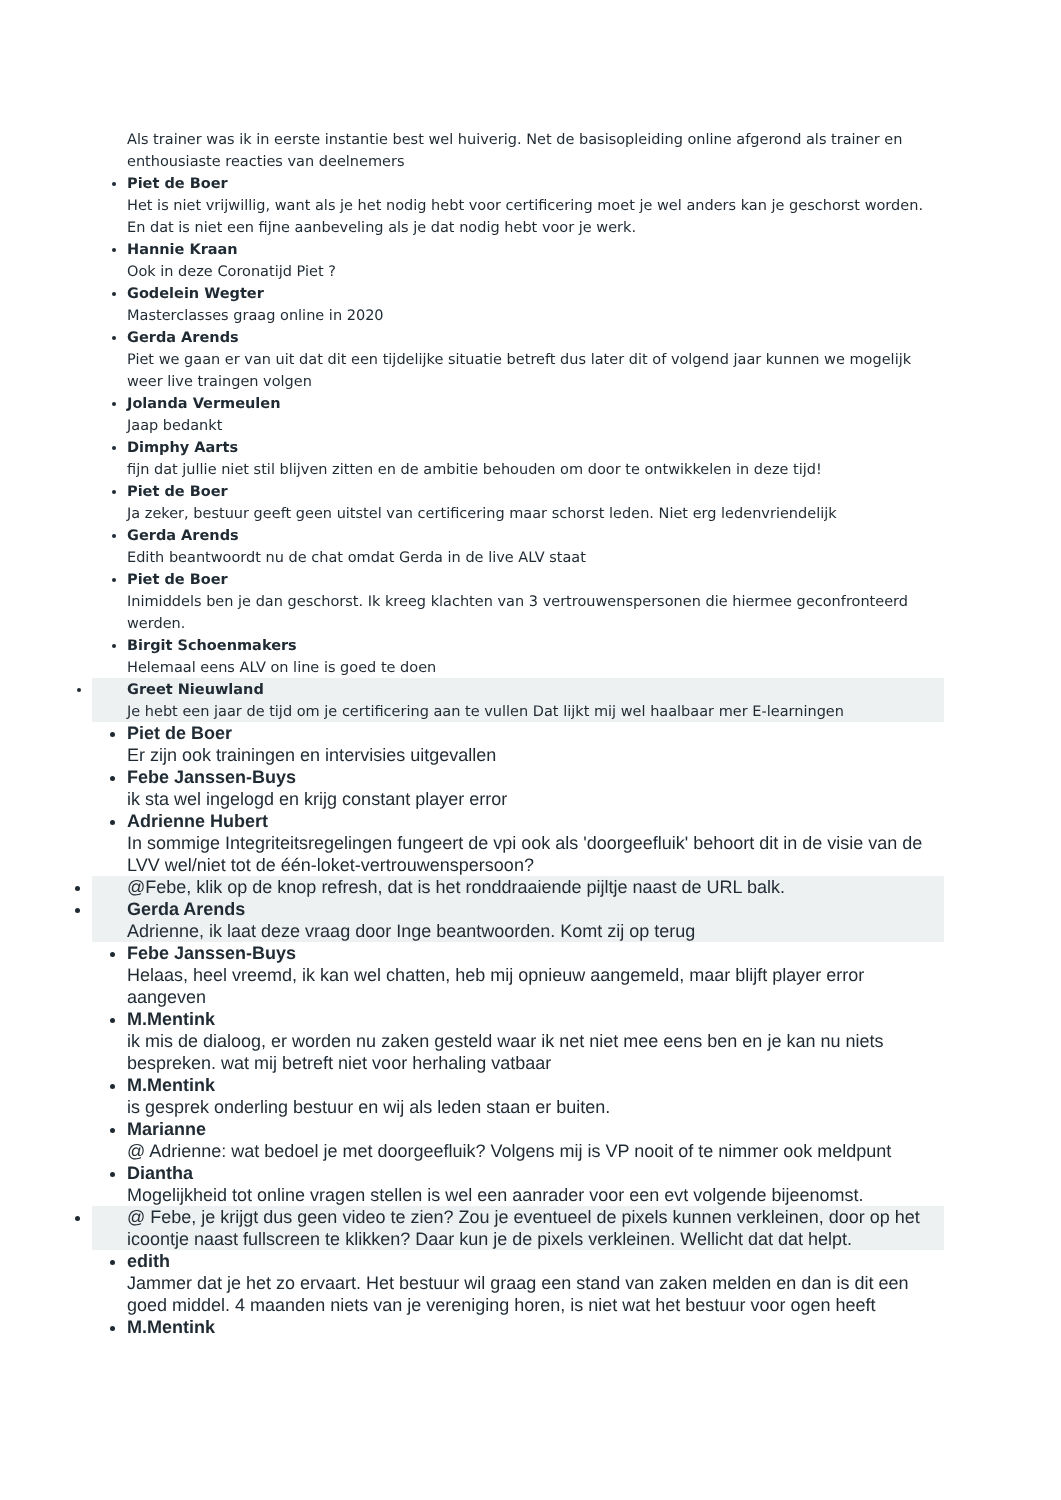Als trainer was ik in eerste instantie best wel huiverig. Net de basisopleiding online afgerond als trainer en enthousiaste reacties van deelnemers
Piet de Boer
Het is niet vrijwillig, want als je het nodig hebt voor certificering moet je wel anders kan je geschorst worden. En dat is niet een fijne aanbeveling als je dat nodig hebt voor je werk.
Hannie Kraan
Ook in deze Coronatijd Piet ?
Godelein Wegter
Masterclasses graag online in 2020
Gerda Arends
Piet we gaan er van uit dat dit een tijdelijke situatie betreft dus later dit of volgend jaar kunnen we mogelijk weer live traingen volgen
Jolanda Vermeulen
Jaap bedankt
Dimphy Aarts
fijn dat jullie niet stil blijven zitten en de ambitie behouden om door te ontwikkelen in deze tijd!
Piet de Boer
Ja zeker, bestuur geeft geen uitstel van certificering maar schorst leden. Niet erg ledenvriendelijk
Gerda Arends
Edith beantwoordt nu de chat omdat Gerda in de live ALV staat
Piet de Boer
Inimiddels ben je dan geschorst. Ik kreeg klachten van 3 vertrouwenspersonen die hiermee geconfronteerd werden.
Birgit Schoenmakers
Helemaal eens ALV on line is goed te doen
Greet Nieuwland
Je hebt een jaar de tijd om je certificering aan te vullen Dat lijkt mij wel haalbaar mer E-learningen
Piet de Boer
Er zijn ook trainingen en intervisies uitgevallen
Febe Janssen-Buys
ik sta wel ingelogd en krijg constant player error
Adrienne Hubert
In sommige Integriteitsregelingen fungeert de vpi ook als 'doorgeefluik' behoort dit in de visie van de LVV wel/niet tot de één-loket-vertrouwenspersoon?
@Febe, klik op de knop refresh, dat is het ronddraaiende pijltje naast de URL balk.
Gerda Arends
Adrienne, ik laat deze vraag door Inge beantwoorden. Komt zij op terug
Febe Janssen-Buys
Helaas, heel vreemd, ik kan wel chatten, heb mij opnieuw aangemeld, maar blijft player error aangeven
M.Mentink
ik mis de dialoog, er worden nu zaken gesteld waar ik net niet mee eens ben en je kan nu niets bespreken. wat mij betreft niet voor herhaling vatbaar
M.Mentink
is gesprek onderling bestuur en wij als leden staan er buiten.
Marianne
@ Adrienne: wat bedoel je met doorgeefluik? Volgens mij is VP nooit of te nimmer ook meldpunt
Diantha
Mogelijkheid tot online vragen stellen is wel een aanrader voor een evt volgende bijeenomst.
@ Febe, je krijgt dus geen video te zien? Zou je eventueel de pixels kunnen verkleinen, door op het icoontje naast fullscreen te klikken? Daar kun je de pixels verkleinen. Wellicht dat dat helpt.
edith
Jammer dat je het zo ervaart. Het bestuur wil graag een stand van zaken melden en dan is dit een goed middel. 4 maanden niets van je vereniging horen, is niet wat het bestuur voor ogen heeft
M.Mentink